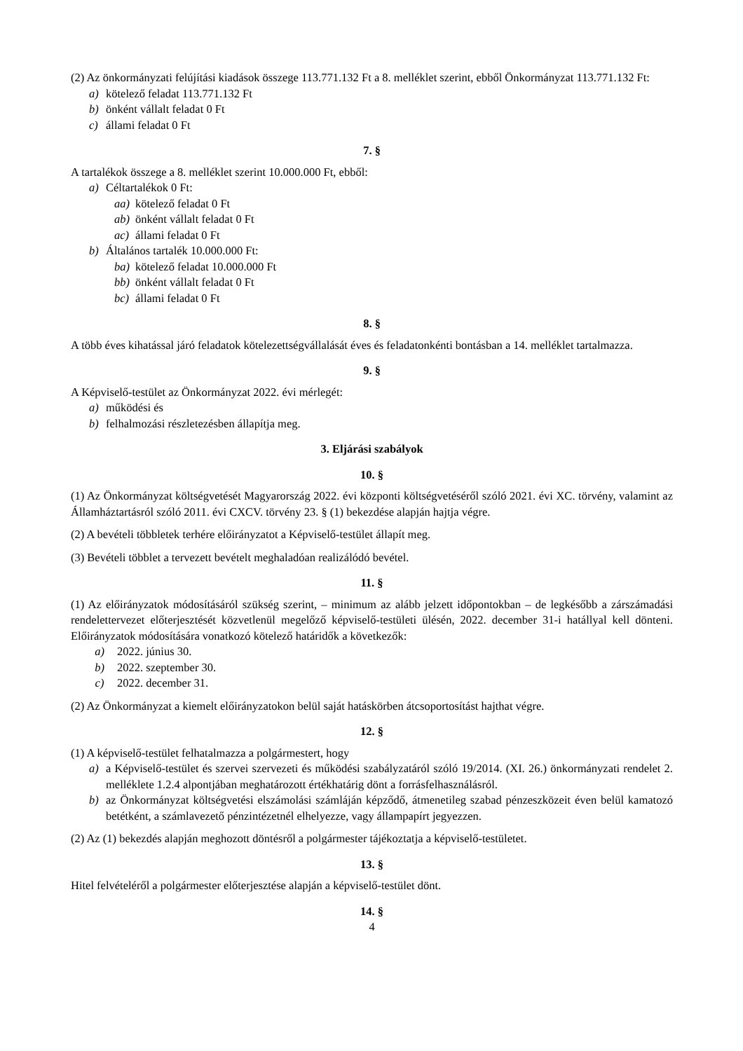(2) Az önkormányzati felújítási kiadások összege 113.771.132 Ft a 8. melléklet szerint, ebből Önkormányzat 113.771.132 Ft:
a) kötelező feladat 113.771.132 Ft
b) önként vállalt feladat 0 Ft
c) állami feladat 0 Ft
7. §
A tartalékok összege a 8. melléklet szerint 10.000.000 Ft, ebből:
a) Céltartalékok 0 Ft:
aa) kötelező feladat 0 Ft
ab) önként vállalt feladat 0 Ft
ac) állami feladat 0 Ft
b) Általános tartalék 10.000.000 Ft:
ba) kötelező feladat 10.000.000 Ft
bb) önként vállalt feladat 0 Ft
bc) állami feladat 0 Ft
8. §
A több éves kihatással járó feladatok kötelezettségvállalását éves és feladatonkénti bontásban a 14. melléklet tartalmazza.
9. §
A Képviselő-testület az Önkormányzat 2022. évi mérlegét:
a) működési és
b) felhalmozási részletezésben állapítja meg.
3. Eljárási szabályok
10. §
(1) Az Önkormányzat költségvetését Magyarország 2022. évi központi költségvetéséről szóló 2021. évi XC. törvény, valamint az Államháztartásról szóló 2011. évi CXCV. törvény 23. § (1) bekezdése alapján hajtja végre.
(2) A bevételi többletek terhére előirányzatot a Képviselő-testület állapít meg.
(3) Bevételi többlet a tervezett bevételt meghaladóan realizálódó bevétel.
11. §
(1) Az előirányzatok módosításáról szükség szerint, – minimum az alább jelzett időpontokban – de legkésőbb a zárszámadási rendelettervezet előterjesztését közvetlenül megelőző képviselő-testületi ülésén, 2022. december 31-i hatállyal kell dönteni. Előirányzatok módosítására vonatkozó kötelező határidők a következők:
a) 2022. június 30.
b) 2022. szeptember 30.
c) 2022. december 31.
(2) Az Önkormányzat a kiemelt előirányzatokon belül saját hatáskörben átcsoportosítást hajthat végre.
12. §
(1) A képviselő-testület felhatalmazza a polgármestert, hogy
a) a Képviselő-testület és szervei szervezeti és működési szabályzatáról szóló 19/2014. (XI. 26.) önkormányzati rendelet 2. melléklete 1.2.4 alpontjában meghatározott értékhatárig dönt a forrásfelhasználásról.
b) az Önkormányzat költségvetési elszámolási számláján képződő, átmenetileg szabad pénzeszközeit éven belül kamatozó betétként, a számlavezető pénzintézetnél elhelyezze, vagy állampapírt jegyezzen.
(2) Az (1) bekezdés alapján meghozott döntésről a polgármester tájékoztatja a képviselő-testületet.
13. §
Hitel felvételéről a polgármester előterjesztése alapján a képviselő-testület dönt.
14. §
4